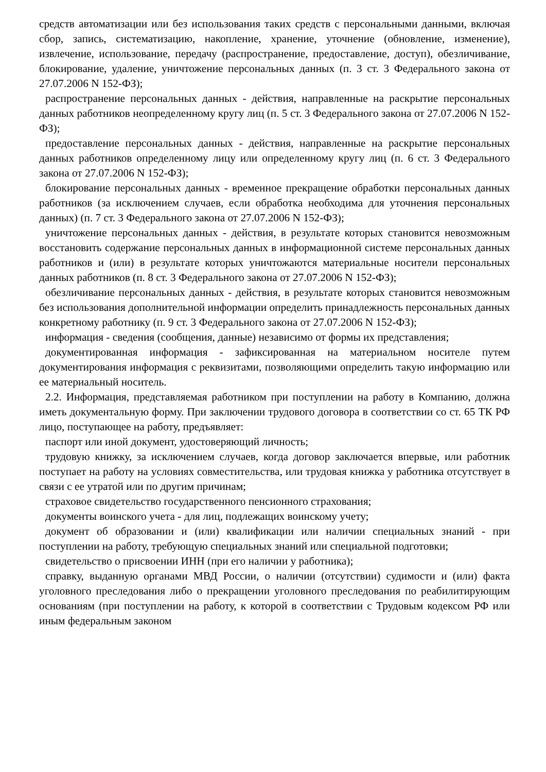средств автоматизации или без использования таких средств с персональными данными, включая сбор, запись, систематизацию, накопление, хранение, уточнение (обновление, изменение), извлечение, использование, передачу (распространение, предоставление, доступ), обезличивание, блокирование, удаление, уничтожение персональных данных (п. 3 ст. 3 Федерального закона от 27.07.2006 N 152-ФЗ);
распространение персональных данных - действия, направленные на раскрытие персональных данных работников неопределенному кругу лиц (п. 5 ст. 3 Федерального закона от 27.07.2006 N 152-ФЗ);
предоставление персональных данных - действия, направленные на раскрытие персональных данных работников определенному лицу или определенному кругу лиц (п. 6 ст. 3 Федерального закона от 27.07.2006 N 152-ФЗ);
блокирование персональных данных - временное прекращение обработки персональных данных работников (за исключением случаев, если обработка необходима для уточнения персональных данных) (п. 7 ст. 3 Федерального закона от 27.07.2006 N 152-ФЗ);
уничтожение персональных данных - действия, в результате которых становится невозможным восстановить содержание персональных данных в информационной системе персональных данных работников и (или) в результате которых уничтожаются материальные носители персональных данных работников (п. 8 ст. 3 Федерального закона от 27.07.2006 N 152-ФЗ);
обезличивание персональных данных - действия, в результате которых становится невозможным без использования дополнительной информации определить принадлежность персональных данных конкретному работнику (п. 9 ст. 3 Федерального закона от 27.07.2006 N 152-ФЗ);
информация - сведения (сообщения, данные) независимо от формы их представления;
документированная информация - зафиксированная на материальном носителе путем документирования информация с реквизитами, позволяющими определить такую информацию или ее материальный носитель.
2.2. Информация, представляемая работником при поступлении на работу в Компанию, должна иметь документальную форму. При заключении трудового договора в соответствии со ст. 65 ТК РФ лицо, поступающее на работу, предъявляет:
паспорт или иной документ, удостоверяющий личность;
трудовую книжку, за исключением случаев, когда договор заключается впервые, или работник поступает на работу на условиях совместительства, или трудовая книжка у работника отсутствует в связи с ее утратой или по другим причинам;
страховое свидетельство государственного пенсионного страхования;
документы воинского учета - для лиц, подлежащих воинскому учету;
документ об образовании и (или) квалификации или наличии специальных знаний - при поступлении на работу, требующую специальных знаний или специальной подготовки;
свидетельство о присвоении ИНН (при его наличии у работника);
справку, выданную органами МВД России, о наличии (отсутствии) судимости и (или) факта уголовного преследования либо о прекращении уголовного преследования по реабилитирующим основаниям (при поступлении на работу, к которой в соответствии с Трудовым кодексом РФ или иным федеральным законом